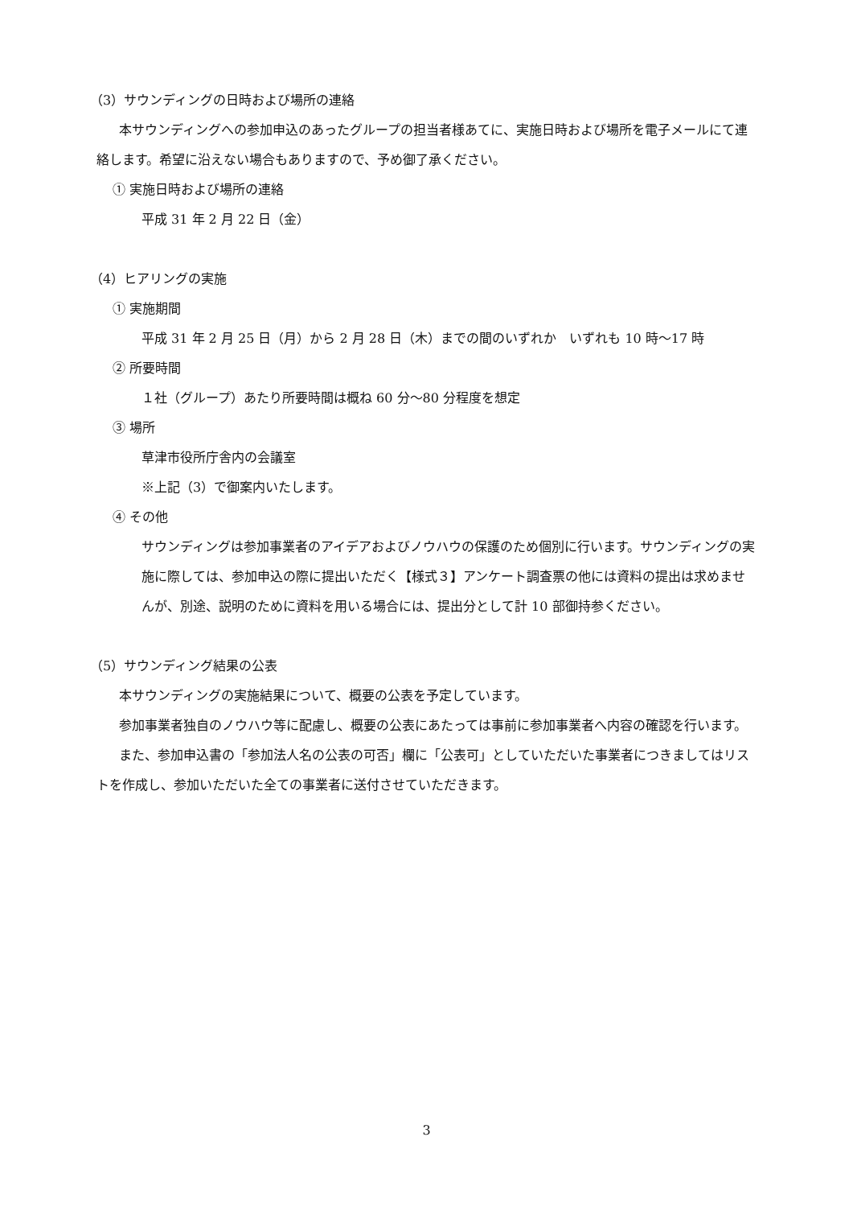（3）サウンディングの日時および場所の連絡
本サウンディングへの参加申込のあったグループの担当者様あてに、実施日時および場所を電子メールにて連絡します。希望に沿えない場合もありますので、予め御了承ください。
① 実施日時および場所の連絡
平成 31 年 2 月 22 日（金）
（4）ヒアリングの実施
① 実施期間
平成 31 年 2 月 25 日（月）から 2 月 28 日（木）までの間のいずれか　いずれも 10 時～17 時
② 所要時間
１社（グループ）あたり所要時間は概ね 60 分～80 分程度を想定
③ 場所
草津市役所庁舎内の会議室
※上記（3）で御案内いたします。
④ その他
サウンディングは参加事業者のアイデアおよびノウハウの保護のため個別に行います。サウンディングの実施に際しては、参加申込の際に提出いただく【様式３】アンケート調査票の他には資料の提出は求めませんが、別途、説明のために資料を用いる場合には、提出分として計 10 部御持参ください。
（5）サウンディング結果の公表
本サウンディングの実施結果について、概要の公表を予定しています。
参加事業者独自のノウハウ等に配慮し、概要の公表にあたっては事前に参加事業者へ内容の確認を行います。
また、参加申込書の「参加法人名の公表の可否」欄に「公表可」としていただいた事業者につきましてはリストを作成し、参加いただいた全ての事業者に送付させていただきます。
3